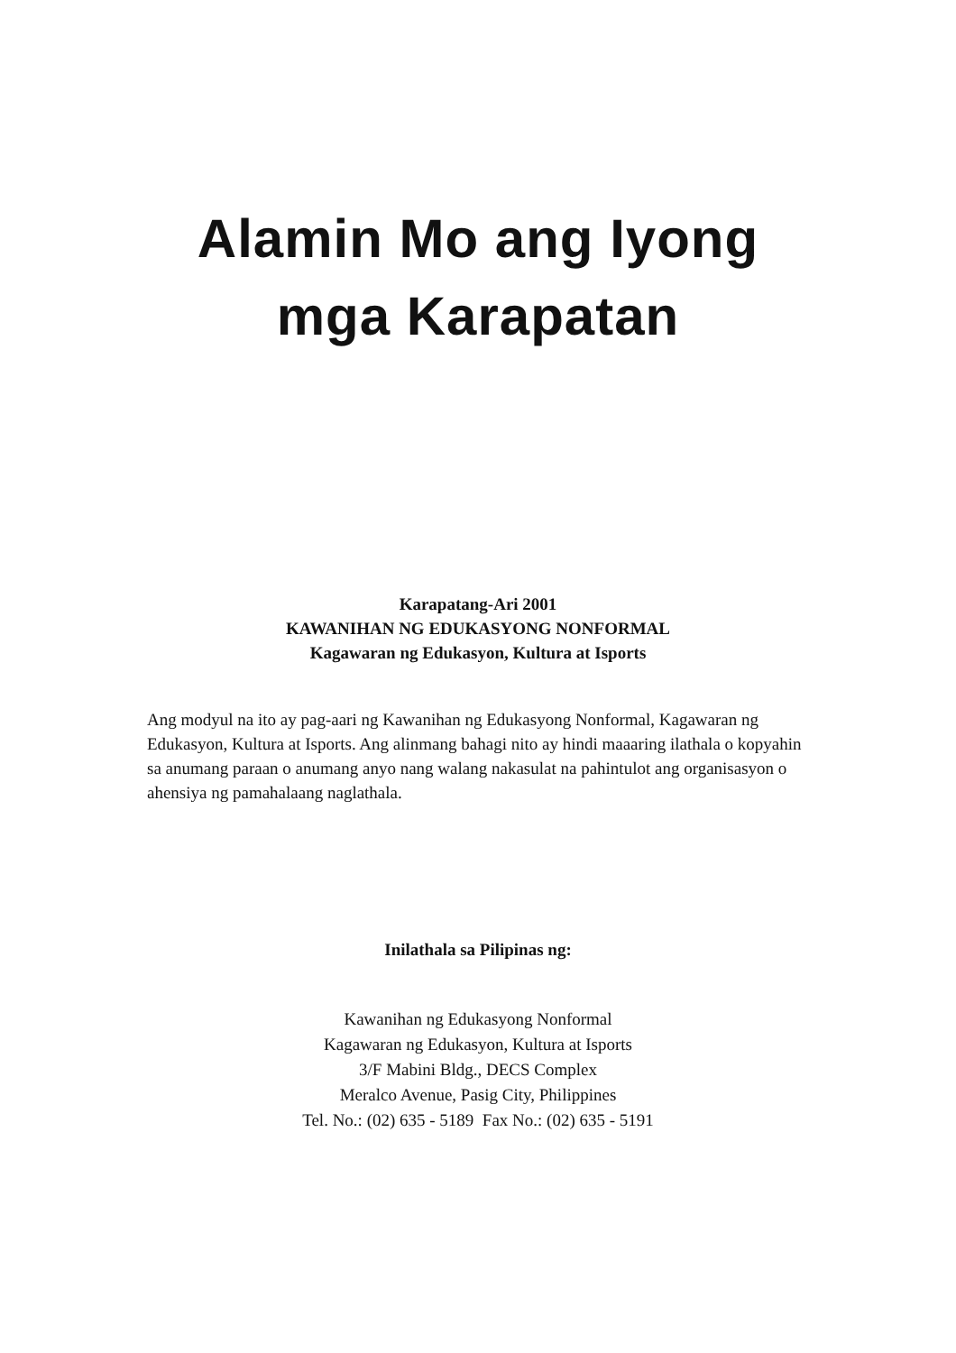Alamin Mo ang Iyong
mga Karapatan
Karapatang-Ari 2001
KAWANIHAN NG EDUKASYONG NONFORMAL
Kagawaran ng Edukasyon, Kultura at Isports
Ang modyul na ito ay pag-aari ng Kawanihan ng Edukasyong Nonformal, Kagawaran ng Edukasyon, Kultura at Isports. Ang alinmang bahagi nito ay hindi maaaring ilathala o kopyahin sa anumang paraan o anumang anyo nang walang nakasulat na pahintulot ang organisasyon o ahensiya ng pamahalaang naglathala.
Inilathala sa Pilipinas ng:
Kawanihan ng Edukasyong Nonformal
Kagawaran ng Edukasyon, Kultura at Isports
3/F Mabini Bldg., DECS Complex
Meralco Avenue, Pasig City, Philippines
Tel. No.: (02) 635 - 5189 Fax No.: (02) 635 - 5191